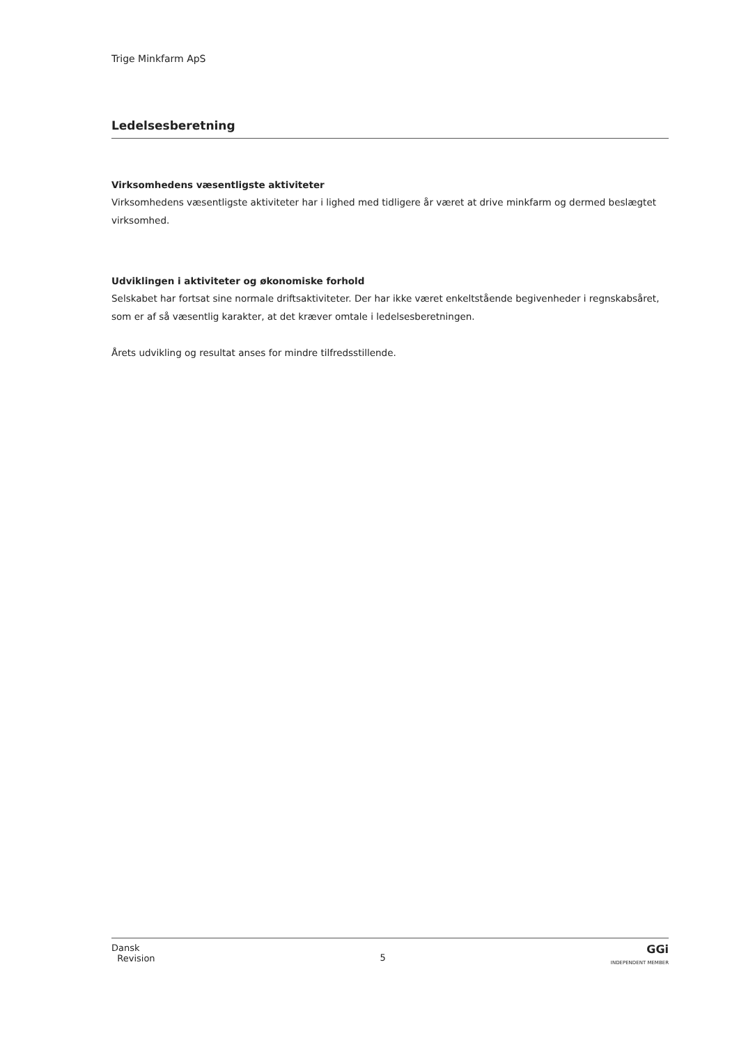Trige Minkfarm ApS
Ledelsesberetning
Virksomhedens væsentligste aktiviteter
Virksomhedens væsentligste aktiviteter har i lighed med tidligere år været at drive minkfarm og dermed beslægtet virksomhed.
Udviklingen i aktiviteter og økonomiske forhold
Selskabet har fortsat sine normale driftsaktiviteter. Der har ikke været enkeltstående begivenheder i regnskabsåret, som er af så væsentlig karakter, at det kræver omtale i ledelsesberetningen.
Årets udvikling og resultat anses for mindre tilfredsstillende.
Dansk
Revision
5
GGi
INDEPENDENT MEMBER